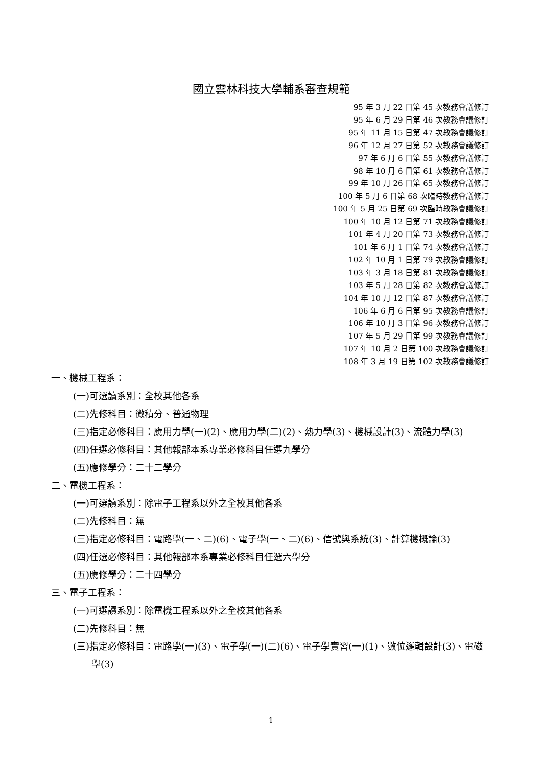國立雲林科技大學輔系審查規範
95 年 3 月 22 日第 45 次教務會議修訂
95 年 6 月 29 日第 46 次教務會議修訂
95 年 11 月 15 日第 47 次教務會議修訂
96 年 12 月 27 日第 52 次教務會議修訂
97 年 6 月 6 日第 55 次教務會議修訂
98 年 10 月 6 日第 61 次教務會議修訂
99 年 10 月 26 日第 65 次教務會議修訂
100 年 5 月 6 日第 68 次臨時教務會議修訂
100 年 5 月 25 日第 69 次臨時教務會議修訂
100 年 10 月 12 日第 71 次教務會議修訂
101 年 4 月 20 日第 73 次教務會議修訂
101 年 6 月 1 日第 74 次教務會議修訂
102 年 10 月 1 日第 79 次教務會議修訂
103 年 3 月 18 日第 81 次教務會議修訂
103 年 5 月 28 日第 82 次教務會議修訂
104 年 10 月 12 日第 87 次教務會議修訂
106 年 6 月 6 日第 95 次教務會議修訂
106 年 10 月 3 日第 96 次教務會議修訂
107 年 5 月 29 日第 99 次教務會議修訂
107 年 10 月 2 日第 100 次教務會議修訂
108 年 3 月 19 日第 102 次教務會議修訂
一、機械工程系：
(一)可選讀系別：全校其他各系
(二)先修科目：微積分、普通物理
(三)指定必修科目：應用力學(一)(2)、應用力學(二)(2)、熱力學(3)、機械設計(3)、流體力學(3)
(四)任選必修科目：其他報部本系專業必修科目任選九學分
(五)應修學分：二十二學分
二、電機工程系：
(一)可選讀系別：除電子工程系以外之全校其他各系
(二)先修科目：無
(三)指定必修科目：電路學(一、二)(6)、電子學(一、二)(6)、信號與系統(3)、計算機概論(3)
(四)任選必修科目：其他報部本系專業必修科目任選六學分
(五)應修學分：二十四學分
三、電子工程系：
(一)可選讀系別：除電機工程系以外之全校其他各系
(二)先修科目：無
(三)指定必修科目：電路學(一)(3)、電子學(一)(二)(6)、電子學實習(一)(1)、數位邏輯設計(3)、電磁學(3)
1